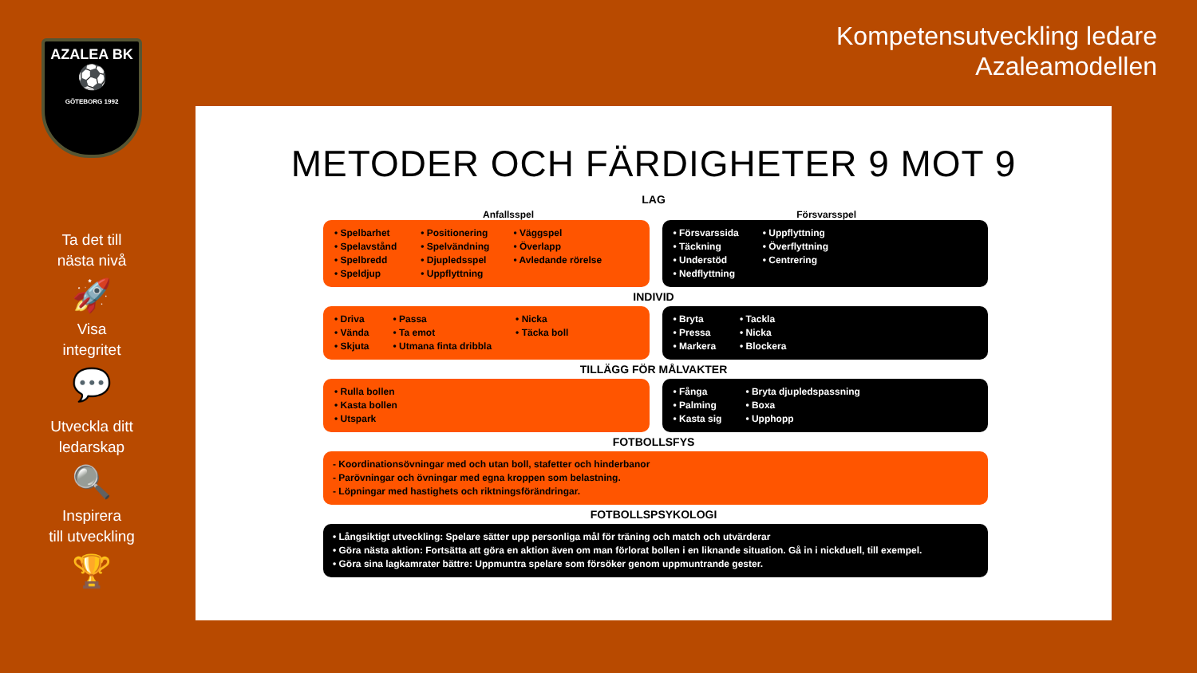AZALEA BK
⚽
GÖTEBORG 1992
Ta det till
nästa nivå
🚀
Visa
integritet
💬
Utveckla ditt
ledarskap
🔍
Inspirera
till utveckling
🏆
Kompetensutveckling ledare
Azaleamodellen
METODER OCH FÄRDIGHETER 9 MOT 9
LAG
Anfallsspel Försvarsspel
• Spelbarhet
• Spelavstånd
• Spelbredd
• Speldjup
• Positionering
• Spelvändning
• Djupledsspel
• Uppflyttning
• Väggspel
• Överlapp
• Avledande rörelse
• Försvarssida
• Täckning
• Understöd
• Nedflyttning
• Uppflyttning
• Överflyttning
• Centrering
INDIVID
• Driva
• Vända
• Skjuta
• Passa
• Ta emot
• Utmana finta dribbla
• Nicka
• Täcka boll
• Bryta
• Pressa
• Markera
• Tackla
• Nicka
• Blockera
TILLÄGG FÖR MÅLVAKTER
• Rulla bollen
• Kasta bollen
• Utspark
• Fånga
• Palming
• Kasta sig
• Bryta djupledspassning
• Boxa
• Upphopp
FOTBOLLSFYS
- Koordinationsövningar med och utan boll, stafetter och hinderbanor
- Parövningar och övningar med egna kroppen som belastning.
- Löpningar med hastighets och riktningsförändringar.
FOTBOLLSPSYKOLOGI
• Långsiktigt utveckling: Spelare sätter upp personliga mål för träning och match och utvärderar
• Göra nästa aktion: Fortsätta att göra en aktion även om man förlorat bollen i en liknande situation. Gå in i nickduell, till exempel.
• Göra sina lagkamrater bättre: Uppmuntra spelare som försöker genom uppmuntrande gester.